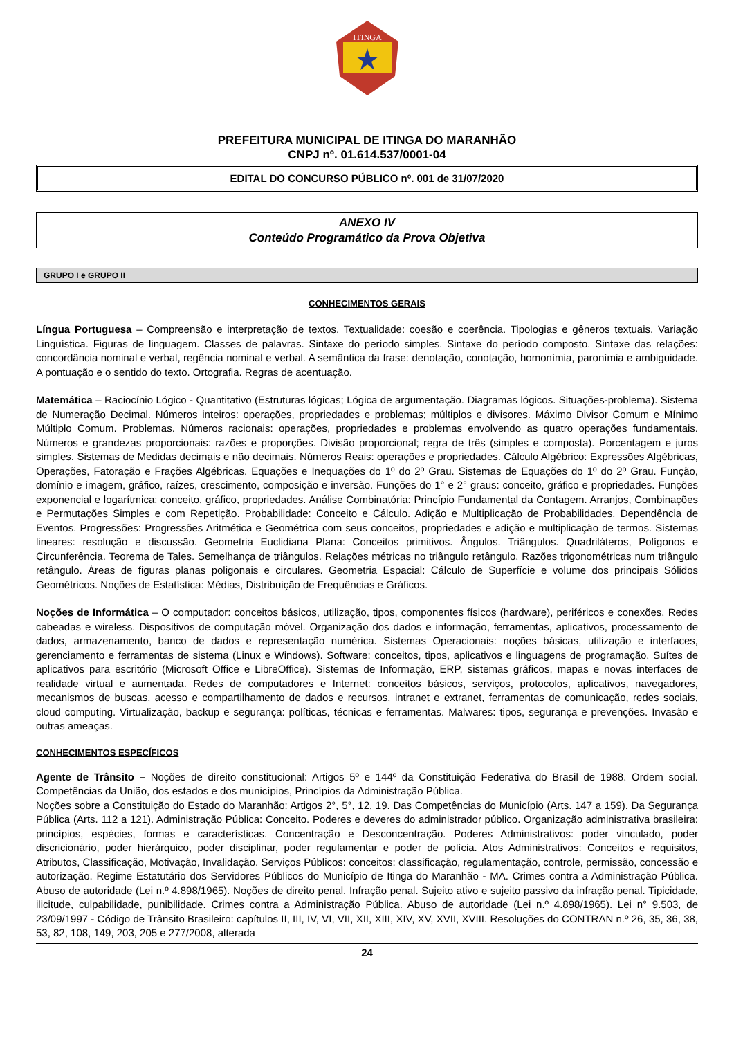ITINGA
PREFEITURA MUNICIPAL DE ITINGA DO MARANHÃO
CNPJ nº. 01.614.537/0001-04
EDITAL DO CONCURSO PÚBLICO nº. 001 de 31/07/2020
ANEXO IV
Conteúdo Programático da Prova Objetiva
GRUPO I e GRUPO II
CONHECIMENTOS GERAIS
Língua Portuguesa – Compreensão e interpretação de textos. Textualidade: coesão e coerência. Tipologias e gêneros textuais. Variação Linguística. Figuras de linguagem. Classes de palavras. Sintaxe do período simples. Sintaxe do período composto. Sintaxe das relações: concordância nominal e verbal, regência nominal e verbal. A semântica da frase: denotação, conotação, homonímia, paronímia e ambiguidade. A pontuação e o sentido do texto. Ortografia. Regras de acentuação.
Matemática – Raciocínio Lógico - Quantitativo (Estruturas lógicas; Lógica de argumentação. Diagramas lógicos. Situações-problema). Sistema de Numeração Decimal. Números inteiros: operações, propriedades e problemas; múltiplos e divisores. Máximo Divisor Comum e Mínimo Múltiplo Comum. Problemas. Números racionais: operações, propriedades e problemas envolvendo as quatro operações fundamentais. Números e grandezas proporcionais: razões e proporções. Divisão proporcional; regra de três (simples e composta). Porcentagem e juros simples. Sistemas de Medidas decimais e não decimais. Números Reais: operações e propriedades. Cálculo Algébrico: Expressões Algébricas, Operações, Fatoração e Frações Algébricas. Equações e Inequações do 1º do 2º Grau. Sistemas de Equações do 1º do 2º Grau. Função, domínio e imagem, gráfico, raízes, crescimento, composição e inversão. Funções do 1° e 2° graus: conceito, gráfico e propriedades. Funções exponencial e logarítmica: conceito, gráfico, propriedades. Análise Combinatória: Princípio Fundamental da Contagem. Arranjos, Combinações e Permutações Simples e com Repetição. Probabilidade: Conceito e Cálculo. Adição e Multiplicação de Probabilidades. Dependência de Eventos. Progressões: Progressões Aritmética e Geométrica com seus conceitos, propriedades e adição e multiplicação de termos. Sistemas lineares: resolução e discussão. Geometria Euclidiana Plana: Conceitos primitivos. Ângulos. Triângulos. Quadriláteros, Polígonos e Circunferência. Teorema de Tales. Semelhança de triângulos. Relações métricas no triângulo retângulo. Razões trigonométricas num triângulo retângulo. Áreas de figuras planas poligonais e circulares. Geometria Espacial: Cálculo de Superfície e volume dos principais Sólidos Geométricos. Noções de Estatística: Médias, Distribuição de Frequências e Gráficos.
Noções de Informática – O computador: conceitos básicos, utilização, tipos, componentes físicos (hardware), periféricos e conexões. Redes cabeadas e wireless. Dispositivos de computação móvel. Organização dos dados e informação, ferramentas, aplicativos, processamento de dados, armazenamento, banco de dados e representação numérica. Sistemas Operacionais: noções básicas, utilização e interfaces, gerenciamento e ferramentas de sistema (Linux e Windows). Software: conceitos, tipos, aplicativos e linguagens de programação. Suítes de aplicativos para escritório (Microsoft Office e LibreOffice). Sistemas de Informação, ERP, sistemas gráficos, mapas e novas interfaces de realidade virtual e aumentada. Redes de computadores e Internet: conceitos básicos, serviços, protocolos, aplicativos, navegadores, mecanismos de buscas, acesso e compartilhamento de dados e recursos, intranet e extranet, ferramentas de comunicação, redes sociais, cloud computing. Virtualização, backup e segurança: políticas, técnicas e ferramentas. Malwares: tipos, segurança e prevenções. Invasão e outras ameaças.
CONHECIMENTOS ESPECÍFICOS
Agente de Trânsito – Noções de direito constitucional: Artigos 5º e 144º da Constituição Federativa do Brasil de 1988. Ordem social. Competências da União, dos estados e dos municípios, Princípios da Administração Pública.
Noções sobre a Constituição do Estado do Maranhão: Artigos 2°, 5°, 12, 19. Das Competências do Município (Arts. 147 a 159). Da Segurança Pública (Arts. 112 a 121). Administração Pública: Conceito. Poderes e deveres do administrador público. Organização administrativa brasileira: princípios, espécies, formas e características. Concentração e Desconcentração. Poderes Administrativos: poder vinculado, poder discricionário, poder hierárquico, poder disciplinar, poder regulamentar e poder de polícia. Atos Administrativos: Conceitos e requisitos, Atributos, Classificação, Motivação, Invalidação. Serviços Públicos: conceitos: classificação, regulamentação, controle, permissão, concessão e autorização. Regime Estatutário dos Servidores Públicos do Município de Itinga do Maranhão - MA. Crimes contra a Administração Pública. Abuso de autoridade (Lei n.º 4.898/1965). Noções de direito penal. Infração penal. Sujeito ativo e sujeito passivo da infração penal. Tipicidade, ilicitude, culpabilidade, punibilidade. Crimes contra a Administração Pública. Abuso de autoridade (Lei n.º 4.898/1965). Lei n° 9.503, de 23/09/1997 - Código de Trânsito Brasileiro: capítulos II, III, IV, VI, VII, XII, XIII, XIV, XV, XVII, XVIII. Resoluções do CONTRAN n.º 26, 35, 36, 38, 53, 82, 108, 149, 203, 205 e 277/2008, alterada
24